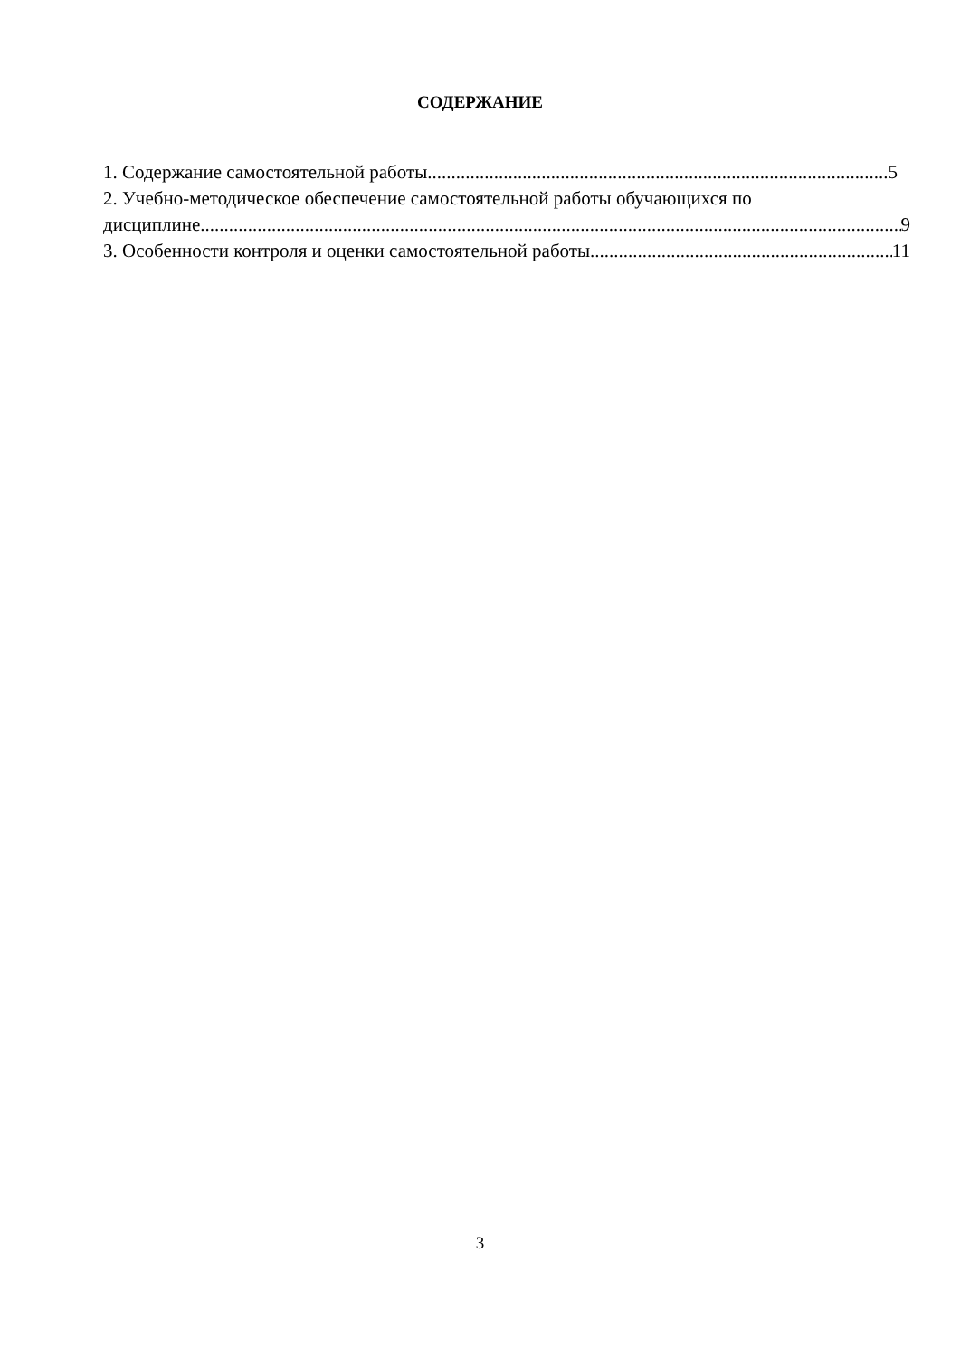СОДЕРЖАНИЕ
1. Содержание самостоятельной работы 5
2. Учебно-методическое обеспечение самостоятельной работы обучающихся по
дисциплине 9
3. Особенности контроля и оценки самостоятельной работы 11
3